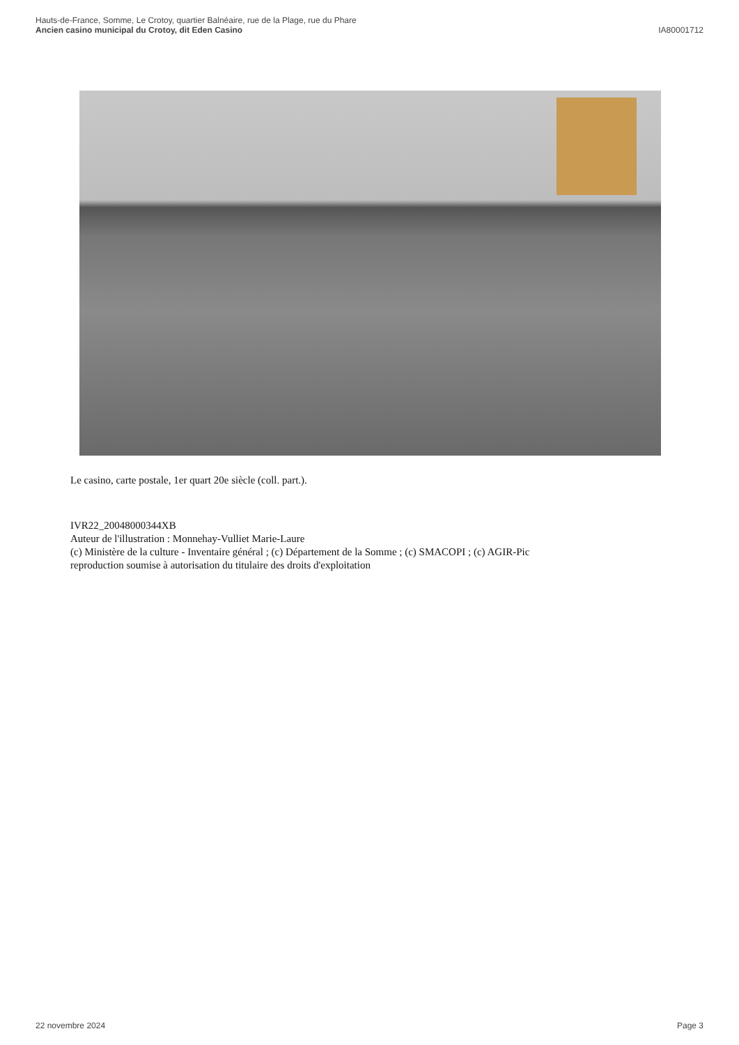Hauts-de-France, Somme, Le Crotoy, quartier Balnéaire, rue de la Plage, rue du Phare
Ancien casino municipal du Crotoy, dit Eden Casino IA80001712
Le casino, carte postale, 1er quart 20e siècle (coll. part.).
IVR22_20048000344XB
Auteur de l'illustration : Monnehay-Vulliet Marie-Laure
(c) Ministère de la culture - Inventaire général ; (c) Département de la Somme ; (c) SMACOPI ; (c) AGIR-Pic
reproduction soumise à autorisation du titulaire des droits d'exploitation
22 novembre 2024 Page 3